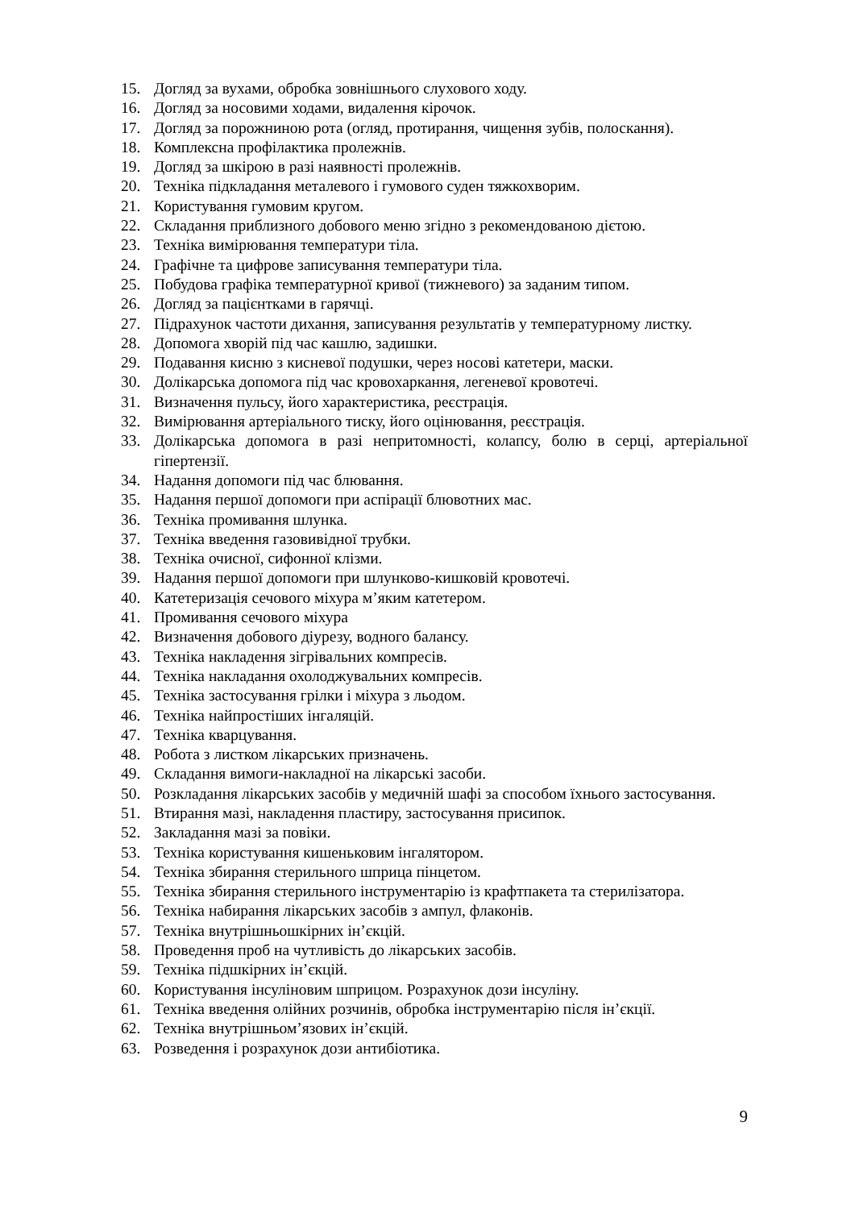15. Догляд за вухами, обробка зовнішнього слухового ходу.
16. Догляд за носовими ходами, видалення кірочок.
17. Догляд за порожниною рота (огляд, протирання, чищення зубів, полоскання).
18. Комплексна профілактика пролежнів.
19. Догляд за шкірою в разі наявності пролежнів.
20. Техніка підкладання металевого і гумового суден тяжкохворим.
21. Користування гумовим кругом.
22. Складання приблизного добового меню згідно з рекомендованою дієтою.
23. Техніка вимірювання температури тіла.
24. Графічне та цифрове записування температури тіла.
25. Побудова графіка температурної кривої (тижневого) за заданим типом.
26. Догляд за пацієнтками в гарячці.
27. Підрахунок частоти дихання, записування результатів у температурному листку.
28. Допомога хворій під час кашлю, задишки.
29. Подавання кисню з кисневої подушки, через носові катетери, маски.
30. Долікарська допомога під час кровохаркання, легеневої кровотечі.
31. Визначення пульсу, його характеристика, реєстрація.
32. Вимірювання артеріального тиску, його оцінювання, реєстрація.
33. Долікарська допомога в разі непритомності, колапсу, болю в серці, артеріальної гіпертензії.
34. Надання допомоги під час блювання.
35. Надання першої допомоги при аспірації блювотних мас.
36. Техніка промивання шлунка.
37. Техніка введення газовивідної трубки.
38. Техніка очисної, сифонної клізми.
39. Надання першої допомоги при шлунково-кишковій кровотечі.
40. Катетеризація сечового міхура м’яким катетером.
41. Промивання сечового міхура
42. Визначення добового діурезу, водного балансу.
43. Техніка накладення зігрівальних компресів.
44. Техніка накладання охолоджувальних компресів.
45. Техніка застосування грілки і міхура з льодом.
46. Техніка найпростіших інгаляцій.
47. Техніка кварцування.
48. Робота з листком лікарських призначень.
49. Складання вимоги-накладної на лікарські засоби.
50. Розкладання лікарських засобів у медичній шафі за способом їхнього застосування.
51. Втирання мазі, накладення пластиру, застосування присипок.
52. Закладання мазі за повіки.
53. Техніка користування кишеньковим інгалятором.
54. Техніка збирання стерильного шприца пінцетом.
55. Техніка збирання стерильного інструментарію із крафтпакета та стерилізатора.
56. Техніка набирання лікарських засобів з ампул, флаконів.
57. Техніка внутрішньошкірних ін’єкцій.
58. Проведення проб на чутливість до лікарських засобів.
59. Техніка підшкірних ін’єкцій.
60. Користування інсуліновим шприцом. Розрахунок дози інсуліну.
61. Техніка введення олійних розчинів, обробка інструментарію після ін’єкції.
62. Техніка внутрішньом’язових ін’єкцій.
63. Розведення і розрахунок дози антибіотика.
9